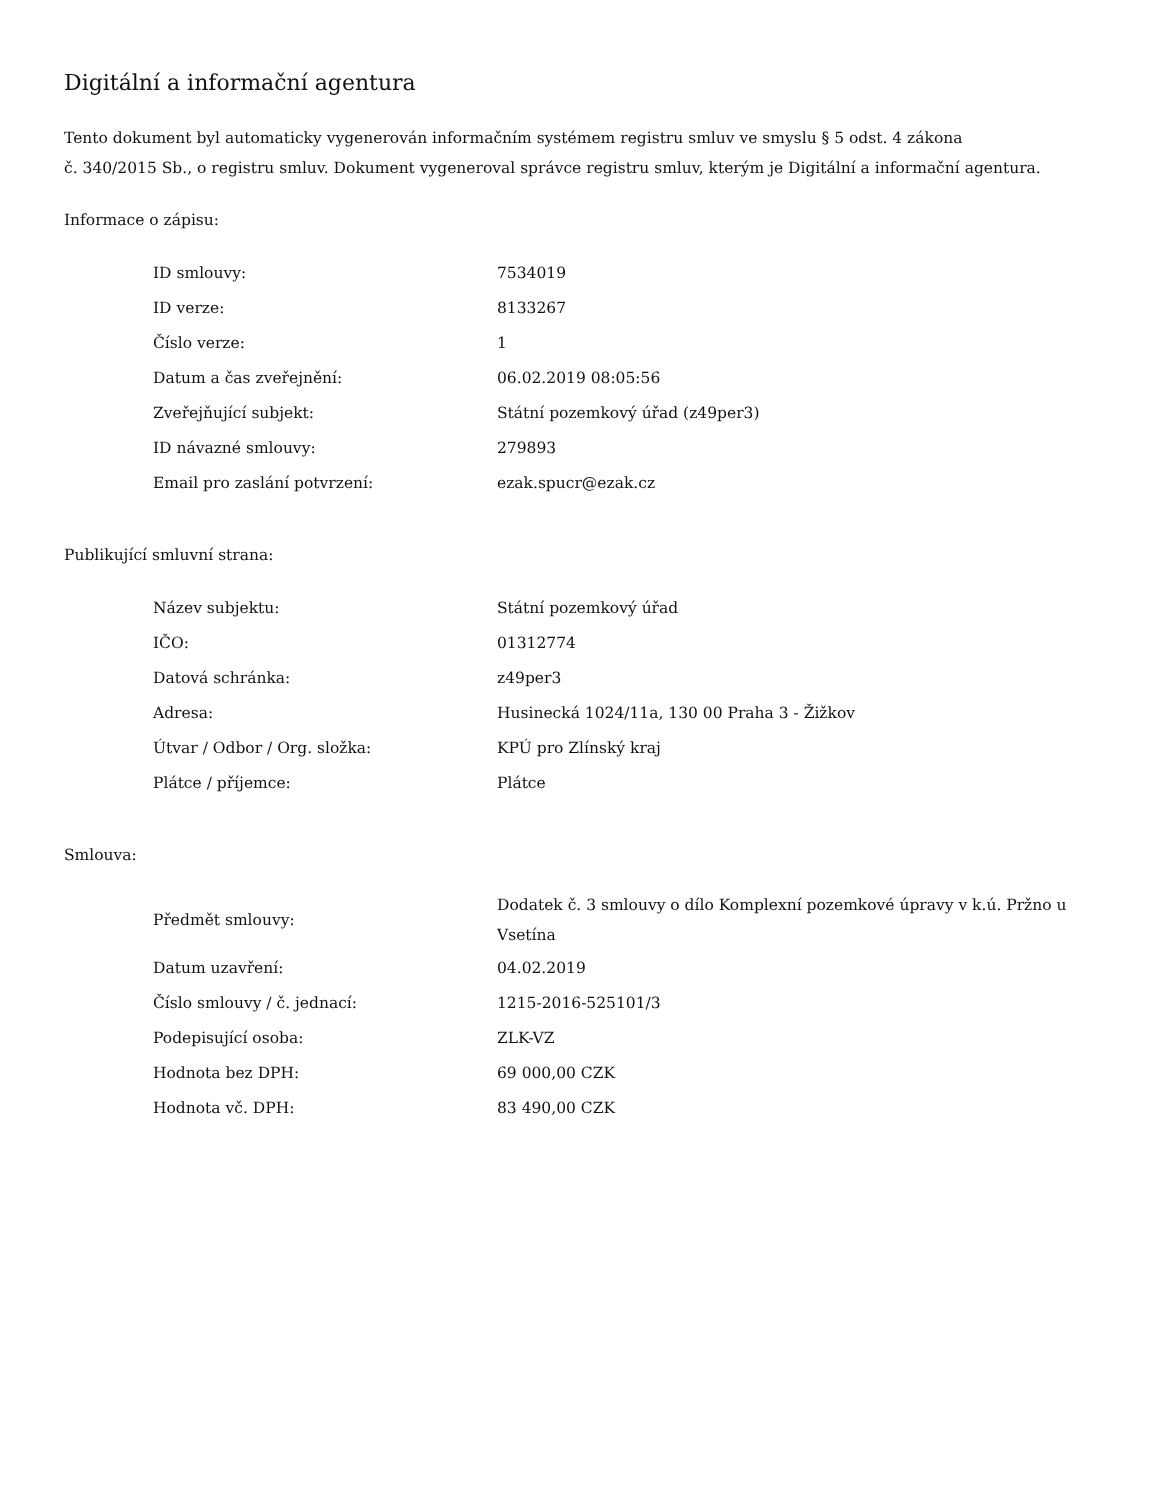Digitální a informační agentura
Tento dokument byl automaticky vygenerován informačním systémem registru smluv ve smyslu § 5 odst. 4 zákona
č. 340/2015 Sb., o registru smluv. Dokument vygeneroval správce registru smluv, kterým je Digitální a informační agentura.
Informace o zápisu:
| ID smlouvy: | 7534019 |
| ID verze: | 8133267 |
| Číslo verze: | 1 |
| Datum a čas zveřejnění: | 06.02.2019 08:05:56 |
| Zveřejňující subjekt: | Státní pozemkový úřad (z49per3) |
| ID návazné smlouvy: | 279893 |
| Email pro zaslání potvrzení: | ezak.spucr@ezak.cz |
Publikující smluvní strana:
| Název subjektu: | Státní pozemkový úřad |
| IČO: | 01312774 |
| Datová schránka: | z49per3 |
| Adresa: | Husinecká 1024/11a, 130 00 Praha 3 - Žižkov |
| Útvar / Odbor / Org. složka: | KPÚ pro Zlínský kraj |
| Plátce / příjemce: | Plátce |
Smlouva:
| Předmět smlouvy: | Dodatek č. 3 smlouvy o dílo Komplexní pozemkové úpravy v k.ú. Pržno u Vsetína |
| Datum uzavření: | 04.02.2019 |
| Číslo smlouvy / č. jednací: | 1215-2016-525101/3 |
| Podepisující osoba: | ZLK-VZ |
| Hodnota bez DPH: | 69 000,00 CZK |
| Hodnota vč. DPH: | 83 490,00 CZK |